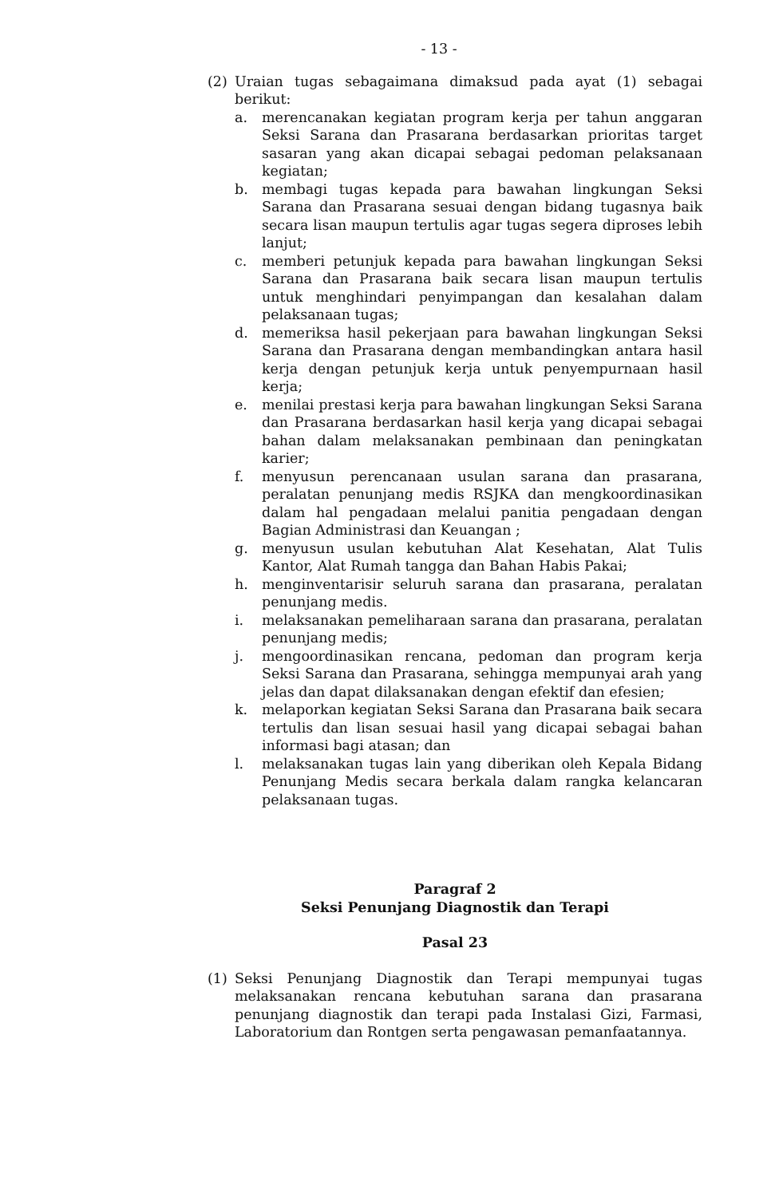- 13 -
(2) Uraian tugas sebagaimana dimaksud pada ayat (1) sebagai berikut:
a. merencanakan kegiatan program kerja per tahun anggaran Seksi Sarana dan Prasarana berdasarkan prioritas target sasaran yang akan dicapai sebagai pedoman pelaksanaan kegiatan;
b. membagi tugas kepada para bawahan lingkungan Seksi Sarana dan Prasarana sesuai dengan bidang tugasnya baik secara lisan maupun tertulis agar tugas segera diproses lebih lanjut;
c. memberi petunjuk kepada para bawahan lingkungan Seksi Sarana dan Prasarana baik secara lisan maupun tertulis untuk menghindari penyimpangan dan kesalahan dalam pelaksanaan tugas;
d. memeriksa hasil pekerjaan para bawahan lingkungan Seksi Sarana dan Prasarana dengan membandingkan antara hasil kerja dengan petunjuk kerja untuk penyempurnaan hasil kerja;
e. menilai prestasi kerja para bawahan lingkungan Seksi Sarana dan Prasarana berdasarkan hasil kerja yang dicapai sebagai bahan dalam melaksanakan pembinaan dan peningkatan karier;
f. menyusun perencanaan usulan sarana dan prasarana, peralatan penunjang medis RSJKA dan mengkoordinasikan dalam hal pengadaan melalui panitia pengadaan dengan Bagian Administrasi dan Keuangan ;
g. menyusun usulan kebutuhan Alat Kesehatan, Alat Tulis Kantor, Alat Rumah tangga dan Bahan Habis Pakai;
h. menginventarisir seluruh sarana dan prasarana, peralatan penunjang medis.
i. melaksanakan pemeliharaan sarana dan prasarana, peralatan penunjang medis;
j. mengoordinasikan rencana, pedoman dan program kerja Seksi Sarana dan Prasarana, sehingga mempunyai arah yang jelas dan dapat dilaksanakan dengan efektif dan efesien;
k. melaporkan kegiatan Seksi Sarana dan Prasarana baik secara tertulis dan lisan sesuai hasil yang dicapai sebagai bahan informasi bagi atasan; dan
l. melaksanakan tugas lain yang diberikan oleh Kepala Bidang Penunjang Medis secara berkala dalam rangka kelancaran pelaksanaan tugas.
Paragraf 2
Seksi Penunjang Diagnostik dan Terapi
Pasal 23
(1) Seksi Penunjang Diagnostik dan Terapi mempunyai tugas melaksanakan rencana kebutuhan sarana dan prasarana penunjang diagnostik dan terapi pada Instalasi Gizi, Farmasi, Laboratorium dan Rontgen serta pengawasan pemanfaatannya.